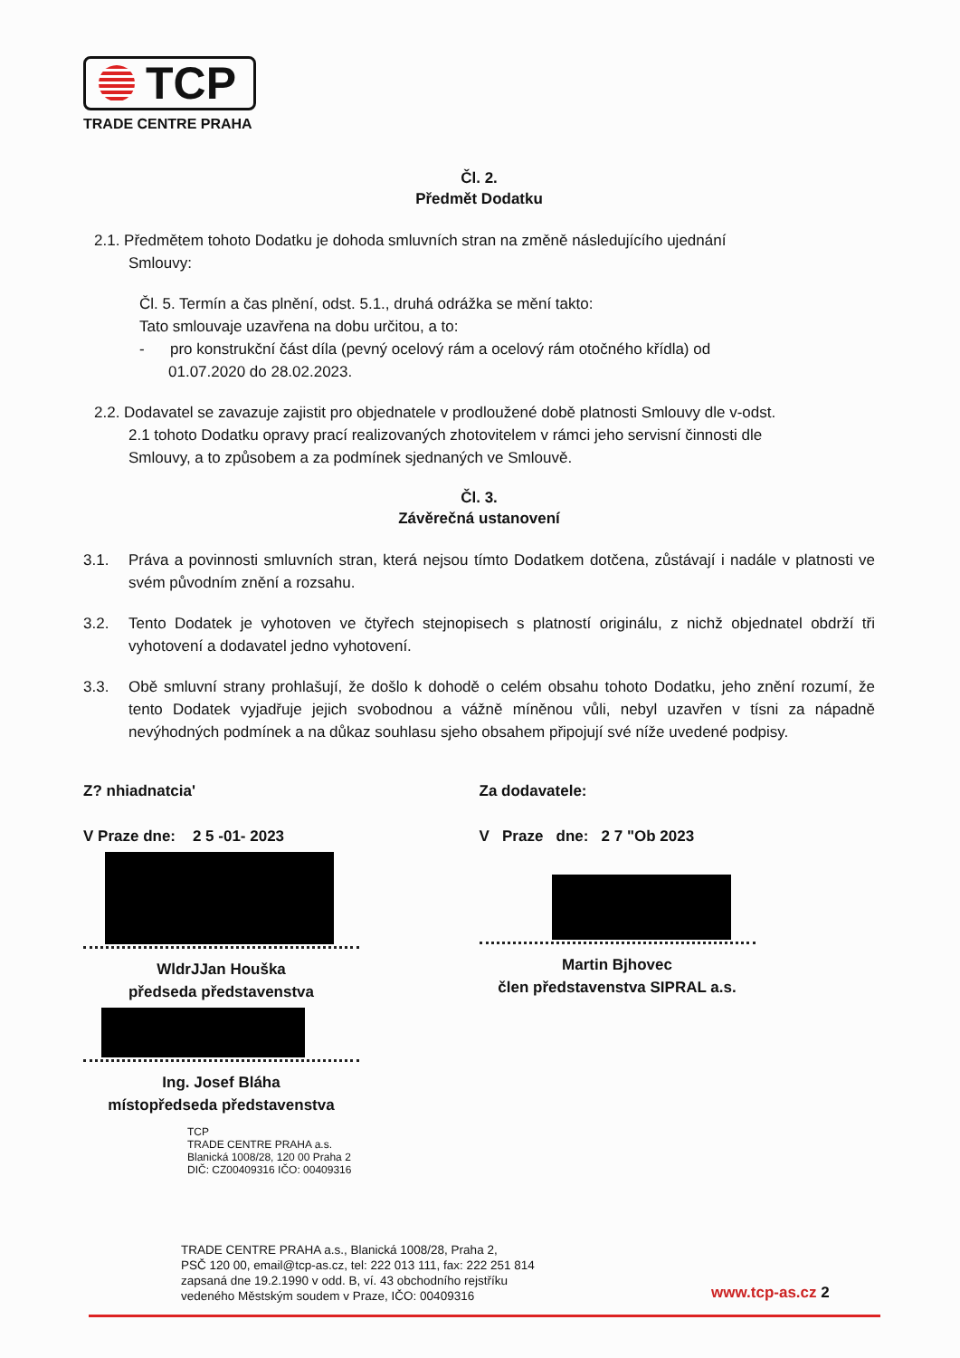TCP
TRADE CENTRE PRAHA
Čl. 2.
Předmět Dodatku
2.1. Předmětem tohoto Dodatku je dohoda smluvních stran na změně následujícího ujednání
Smlouvy:
Čl. 5. Termín a čas plnění, odst. 5.1., druhá odrážka se mění takto:
Tato smlouvaje uzavřena na dobu určitou, a to:
- pro konstrukční část díla (pevný ocelový rám a ocelový rám otočného křídla) od
01.07.2020 do 28.02.2023.
2.2. Dodavatel se zavazuje zajistit pro objednatele v prodloužené době platnosti Smlouvy dle v-odst.
2.1 tohoto Dodatku opravy prací realizovaných zhotovitelem v rámci jeho servisní činnosti dle
Smlouvy, a to způsobem a za podmínek sjednaných ve Smlouvě.
Čl. 3.
Závěrečná ustanovení
3.1. Práva a povinnosti smluvních stran, která nejsou tímto Dodatkem dotčena, zůstávají i nadále v platnosti ve svém původním znění a rozsahu.
3.2. Tento Dodatek je vyhotoven ve čtyřech stejnopisech s platností originálu, z nichž objednatel obdrží tři vyhotovení a dodavatel jedno vyhotovení.
3.3. Obě smluvní strany prohlašují, že došlo k dohodě o celém obsahu tohoto Dodatku, jeho znění rozumí, že tento Dodatek vyjadřuje jejich svobodnou a vážně míněnou vůli, nebyl uzavřen v tísni za nápadně nevýhodných podmínek a na důkaz souhlasu sjeho obsahem připojují své níže uvedené podpisy.
Z? nhiadnatcia'
V Praze dne: 2 5 -01- 2023
WldrJJan Houška
předseda představenstva
Ing. Josef Bláha
místopředseda představenstva
TCP
TRADE CENTRE PRAHA a.s.
Blanická 1008/28, 120 00 Praha 2
DIČ: CZ00409316 IČO: 00409316
Za dodavatele:
V Praze dne: 2 7 "Ob 2023
Martin Bjhovec
člen představenstva SIPRAL a.s.
TRADE CENTRE PRAHA a.s., Blanická 1008/28, Praha 2,
PSČ 120 00, email@tcp-as.cz, tel: 222 013 111, fax: 222 251 814
zapsaná dne 19.2.1990 v odd. B, ví. 43 obchodního rejstříku
vedeného Městským soudem v Praze, IČO: 00409316
www.tcp-as.cz 2